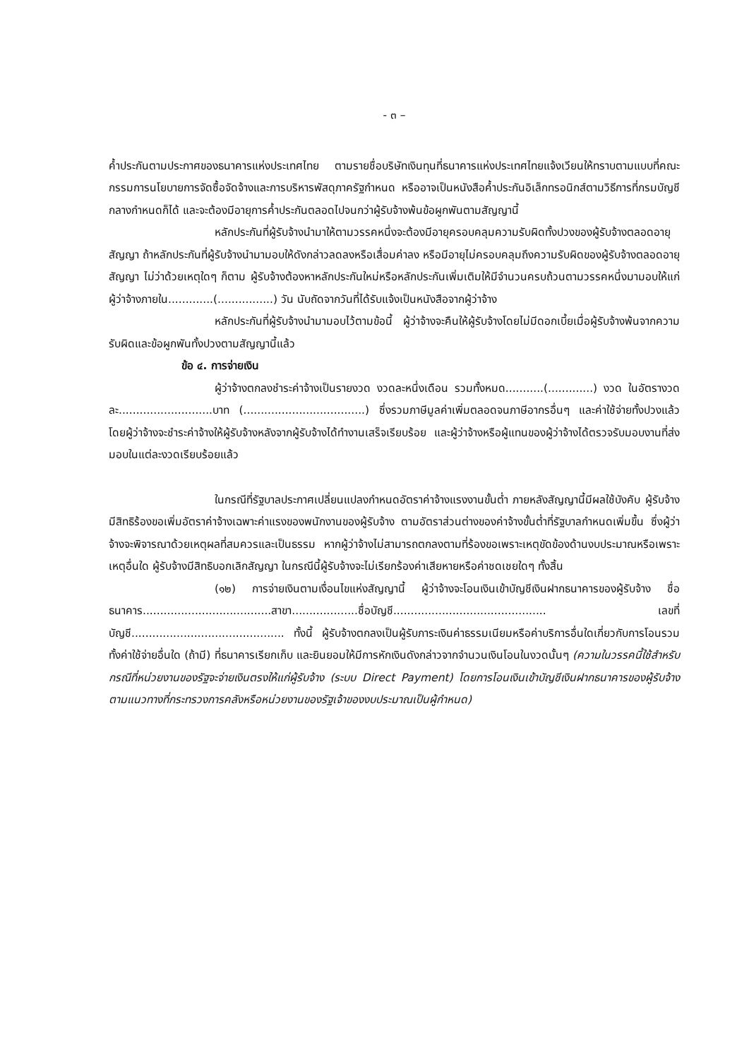- ๓ –
ค้ำประกันตามประกาศของธนาคารแห่งประเทศไทย ตามรายชื่อบริษัทเงินทุนที่ธนาคารแห่งประเทศไทยแจ้งเวียนให้ทราบตามแบบที่คณะกรรมการนโยบายการจัดซื้อจัดจ้างและการบริหารพัสดุภาครัฐกำหนด หรืออาจเป็นหนังสือค้ำประกันอิเล็กทรอนิกส์ตามวิธีการที่กรมบัญชีกลางกำหนดก็ได้ และจะต้องมีอายุการค้ำประกันตลอดไปจนกว่าผู้รับจ้างพ้นข้อผูกพันตามสัญญานี้
หลักประกันที่ผู้รับจ้างนำมาให้ตามวรรคหนึ่งจะต้องมีอายุครอบคลุมความรับผิดทั้งปวงของผู้รับจ้างตลอดอายุสัญญา ถ้าหลักประกันที่ผู้รับจ้างนำมามอบให้ดังกล่าวลดลงหรือเสื่อมค่าลง หรือมีอายุไม่ครอบคลุมถึงความรับผิดของผู้รับจ้างตลอดอายุสัญญา ไม่ว่าด้วยเหตุใดๆ ก็ตาม ผู้รับจ้างต้องหาหลักประกันใหม่หรือหลักประกันเพิ่มเติมให้มีจำนวนครบถ้วนตามวรรคหนึ่งมามอบให้แก่ผู้ว่าจ้างภายใน.............(................) วัน นับถัดจากวันที่ได้รับแจ้งเป็นหนังสือจากผู้ว่าจ้าง
หลักประกันที่ผู้รับจ้างนำมามอบไว้ตามข้อนี้ ผู้ว่าจ้างจะคืนให้ผู้รับจ้างโดยไม่มีดอกเบี้ยเมื่อผู้รับจ้างพ้นจากความรับผิดและข้อผูกพันทั้งปวงตามสัญญานี้แล้ว
ข้อ ๔. การจ่ายเงิน
ผู้ว่าจ้างตกลงชำระค่าจ้างเป็นรายงวด งวดละหนึ่งเดือน รวมทั้งหมด...........(.............) งวด ในอัตรางวดละ...........................บาท (...................................) ซึ่งรวมภาษีมูลค่าเพิ่มตลอดจนภาษีอากรอื่นๆ และค่าใช้จ่ายทั้งปวงแล้ว โดยผู้ว่าจ้างจะชำระค่าจ้างให้ผู้รับจ้างหลังจากผู้รับจ้างได้ทำงานเสร็จเรียบร้อย และผู้ว่าจ้างหรือผู้แทนของผู้ว่าจ้างได้ตรวจรับมอบงานที่ส่งมอบในแต่ละงวดเรียบร้อยแล้ว
ในกรณีที่รัฐบาลประกาศเปลี่ยนแปลงกำหนดอัตราค่าจ้างแรงงานขั้นต่ำ ภายหลังสัญญานี้มีผลใช้บังคับ ผู้รับจ้างมีสิทธิร้องขอเพิ่มอัตราค่าจ้างเฉพาะค่าแรงของพนักงานของผู้รับจ้าง ตามอัตราส่วนต่างของค่าจ้างขั้นต่ำที่รัฐบาลกำหนดเพิ่มขึ้น ซึ่งผู้ว่าจ้างจะพิจารณาด้วยเหตุผลที่สมควรและเป็นธรรม หากผู้ว่าจ้างไม่สามารถตกลงตามที่ร้องขอเพราะเหตุขัดข้องด้านงบประมาณหรือเพราะเหตุอื่นใด ผู้รับจ้างมีสิทธิบอกเลิกสัญญา ในกรณีนี้ผู้รับจ้างจะไม่เรียกร้องค่าเสียหายหรือค่าชดเชยใดๆ ทั้งสิ้น
(๑๒) การจ่ายเงินตามเงื่อนไขแห่งสัญญานี้ ผู้ว่าจ้างจะโอนเงินเข้าบัญชีเงินฝากธนาคารของผู้รับจ้าง ชื่อธนาคาร.....................................สาขา...................ชื่อบัญชี............................................ เลขที่บัญชี............................................ ทั้งนี้ ผู้รับจ้างตกลงเป็นผู้รับภาระเงินค่าธรรมเนียมหรือค่าบริการอื่นใดเกี่ยวกับการโอนรวมทั้งค่าใช้จ่ายอื่นใด (ถ้ามี) ที่ธนาคารเรียกเก็บ และยินยอมให้มีการหักเงินดังกล่าวจากจำนวนเงินโอนในงวดนั้นๆ (ความในวรรคนี้ใช้สำหรับกรณีที่หน่วยงานของรัฐจะจ่ายเงินตรงให้แก่ผู้รับจ้าง (ระบบ Direct Payment) โดยการโอนเงินเข้าบัญชีเงินฝากธนาคารของผู้รับจ้าง ตามแนวทางที่กระทรวงการคลังหรือหน่วยงานของรัฐเจ้าของงบประมาณเป็นผู้กำหนด)